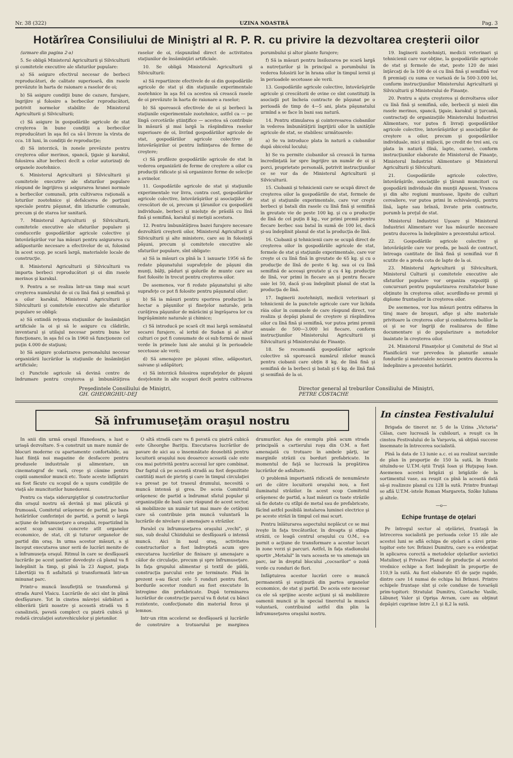Nr. 38 (322) UZINA NOASTRĂ Pag. 3
Hotărîrea Consiliului de Miniştri al R. P. R. cu privire la dezvoltarea creşterii oilor
(urmare din pagina 2-a)
5. Se obligă Ministerul Agriculturii şi Silviculturii şi comitetele executive ale sfaturilor populare:
a) Să asigure efectivul necesar de berbeci reproducători, de calitate superioară, din rasele prevăzute în harta de raionare a raselor de oi;
b) Să asigure condiţii bune de cazare, furajare, îngrijire şi folosire a berbecilor reproducători, potrivit normelor stabilite de Ministerul Agriculturii şi Silviculturii;
c) Să asigure în gospodăriile agricole de stat creşterea în bune condiţii a berbecilor reproducători în aşa fel ca să-i livreze la vîrsta de cca. 18 luni, în condiţii de reproducţie;
d) Să interzică, în zonele prevăzute pentru creşterea oilor merinos, spancă, ţigaie şi karakul, folosirea altor berbeci decît a celor autorizaţi de organele zootehnice.
6. Ministerul Agriculturii şi Silviculturii şi comitetele executive ale sfaturilor populare răspund de îngrijirea şi asigurarea hranei normale a berbecilor comunali, prin cultivarea raţională a loturilor zootehnice şi defalcarea de porţiuni speciale pentru păşunat, din izlazurile comunale, precum şi de starea lor sanitară.
7. Ministerul Agriculturii şi Silviculturii, comitetele executive ale sfaturilor populare şi conducerile gospodăriilor agricole colective şi întovărăşirilor vor lua măsuri pentru asigurarea cu adăposturile necesare a efectivelor de oi, folosind în acest scop, pe scară largă, materialele locale de construcţie.
8. Ministerul Agriculturii şi Silviculturii va importa berbeci reproducători şi oi din rasele merinos şi karakul.
9. Pentru a se realiza într-un timp mai scurt creşterea numărului de oi cu lînă fină şi semifină şi a oilor karakul, Ministerul Agriculturii şi Silviculturii şi comitetele executive ale sfaturilor populare se obligă:
a) Să extindă reţeaua staţiunilor de însămînţări artificiale la oi şi să le asigure cu clădirile, inventarul şi utilajul necesar pentru buna lor funcţionare, în aşa fel ca în 1960 să funcţioneze cel puţin 4.000 de staţiuni;
b) Să asigure şcolarizarea personalului necesar organizării lucrărilor la staţiunile de însămînţări artificiale;
c) Punctele agricole să devină centre de îndrumare pentru creşterea şi îmbunătăţirea raselor de oi, răspunzînd direct de activitatea staţiunilor de însămînţări artificiale.
10. Se obligă Ministerul Agriculturii şi Silviculturii:
a) Să repartizeze efectivele de oi din gospodăriile agricole de stat şi din staţiunile experimentale zootehnice în aşa fel ca acestea să crească rasele de oi prevăzute în harta de raionare a raselor;
b) Să sporească efectivele de oi şi berbeci la staţiunile experimentale zootehnice, astfel ca — pe lîngă cercetările ştiinţifice — acestea să contribuie în măsură şi mai largă la răspîndirea raselor superioare de oi, livrînd gospodăriilor agricole de stat, gospodăriilor agricole colective şi întovărăşirilor oi pentru înfiinţarea de ferme de creştere;
c) Să profileze gospodăriile agricole de stat în vederea organizării de ferme de creştere a oilor cu producţii ridicate şi să organizeze ferme de selecţie a ovinelor.
11. Gospodăriile agricole de stat şi staţiunile experimentale vor livra, contra cost, gospodăriilor agricole colective, întovărăşirilor şi asociaţiilor de crescători de oi, precum şi ţăranilor cu gospodării individuale, berbeci şi mieluţe de prăsilă cu lînă fină şi semifină, karakul şi metişii acestora.
12. Pentru îmbunătăţirea bazei furajere necesare dezvoltării creşterii oilor, Ministerul Agriculturii şi Silviculturii şi alte ministere, care au în folosinţă păşuni, precum şi comitetele executive ale sfaturilor populare, sînt obligate:
a) Să ia măsuri ca pînă la 1 ianuarie 1956 să fie redate păşunatului suprafeţele de păşuni din munţi, bălţi, păduri şi golurile de munte care au fost folosite în trecut pentru creşterea oilor.
De asemenea, vor fi redate păşunatului şi alte suprafeţe ce pot fi folosite pentru păşunatul oilor;
b) Să ia măsuri pentru sporirea producţiei la hectar a păşunilor şi fineţelor naturale, prin curăţirea păşunilor de mărăcini şi îngrăşarea lor cu îngrăşăminte naturale şi chimice;
c) Să introducă pe scară cît mai largă semănatul secarei furajere, al ierbii de Sudan şi al altor culturi ce pot fi consumate de oi sub formă de masă verde în primele luni ale anului şi în perioadele secetoase ale verii;
d) Să amenajeze pe păşuni stîne, adăposturi, saivane şi adăpători;
e) Să interzică folosirea suprafeţelor de păşuni desţelenite în alte scopuri decît pentru cultivarea porumbului şi altor plante furajere;
f) Să ia măsuri pentru însilozarea pe scară largă a nutreţurilor şi în principal a porumbului în vederea folosirii lor în hrana oilor în timpul iernii şi în perioadele secetoase ale verii.
13. Gospodăriile agricole colective, întovărăşirile agricole şi crescătorii de ovine ce sînt constituiţi în asociaţii pot încheia contracte de păşunat pe o perioadă de timp de 4—5 ani, plata păşunatului urmînd a se face în bani sau natură.
14. Pentru stimularea şi cointeresarea ciobanilor în vederea îmbunătăţirii îngrijirii oilor în unităţile agricole de stat, se stabilesc următoarele:
a) Se va introduce plata în natură a ciobanilor după obiceiul locului;
b) Se va permite ciobanilor să crească în turma încredinţată lor spre îngrijire un număr de oi şi porci, proprietate personală, potrivit instrucţiunilor ce se vor da de Ministerul Agriculturii şi Silviculturii.
15. Ciobanii şi tehnicienii care se ocupă direct de creşterea oilor la gospodăriile de stat, fermele de stat şi staţiunile experimentale, care vor creşte berbeci şi batali din rasele cu lînă fină şi semifină în greutate vie de peste 100 kg. şi cu o producţie de lînă de cel puţin 8 kg., vor primi premii pentru fiecare berbec sau batal în sumă de 100 lei, dacă şi-au îndeplinit planul de stat la producţia de lînă.
16. Ciobanii şi tehnicienii care se ocupă direct de creşterea oilor în gospodăriile agricole de stat, fermele de stat şi staţiunile experimentale, care vor creşte oi cu lînă fină în greutate de 65 kg. şi cu o producţie de lînă de peste 6 kg. sau oi cu lînă semifină de aceeaşi greutate şi cu 4 kg. producţie de lînă, vor primi în fiecare an şi pentru fiecare oaie lei 50, dacă şi-au îndeplinit planul de stat la producţia de lînă.
17. Inginerii zootehnişti, medicii veterinari şi tehnicienii de la punctele agricole care vor lichida râia oilor în comunele de care răspund direct, vor realiza şi depăşi planul de creştere şi răspîndirea oilor cu lînă fină şi semifină, vor putea primi premii anuale de 500—3.000 lei fiecare, conform instrucţiunilor Ministerului Agriculturii şi Silviculturii şi Ministerului de Finanţe.
18. Se recomandă gospodăriilor agricole colective să sporească numărul zilelor muncă pentru ciobanii care obţin 8 kg. de lînă fină şi semifină de la berbeci şi batali şi 6 kg. de lînă fină şi semifină de la oi.
19. Inginerii zootehnişti, medicii veterinari şi tehnicienii care vor obţine, la gospodăriile agricole de stat şi fermele de stat, peste 120 de miei înţărcaţi de la 100 de oi cu lînă fină şi semifină vor fi premiaţi cu suma ce variază de la 500-3.000 lei, conform instrucţiunilor Ministerului Agriculturii şi Silviculturii şi Ministerului de Finanţe.
20. Pentru a ajuta creşterea şi dezvoltarea oilor cu lînă fină şi semifină, oile, berbecii şi mieii din rasele merinos, spancă, ţigaie, karakul şi ţurcană, contractaţi de organizaţiile Ministerului Industriei Alimentare, vor putea fi livraţi gospodăriilor agricole colective, întovărăşirilor şi asociaţiilor de creştere a oilor, precum şi gospodăriilor individuale, mici şi mijlocii, pe credit de trei ani, cu plata în natură (lînă, lapte, carne), conform instrucţiunilor elaborate de Ministerul de Finanţe, Ministerul Industriei Alimentare şi Ministerul Agriculturii şi Silviculturii.
21. Gospodăriile agricole colective, întovărăşirile, asociaţiile şi ţăranii muncitori cu gospodării individuale din munţii Apuseni, Vrancea şi din alte regiuni muntoase, lipsite de culturi cerealiere, vor putea primi în echivalenţă, pentru lînă, lapte sau brînză, livrate prin contracte, porumb la preţul de stat.
Ministerul Industriei Uşoare şi Ministerul Industriei Alimentare vor lua măsurile necesare pentru ducerea la îndeplinire a prezentului articol.
22. Gospodăriile agricole colective şi întovărăşirile care vor preda, pe bază de contract, întreaga cantitate de lînă fină şi semifină vor fi scutite de a preda cota de lapte de la oi.
23. Ministerul Agriculturii şi Silviculturii, Ministerul Culturii şi comitetele executive ale sfaturilor populare vor organiza expoziţii şi concursuri pentru popularizarea rezultatelor bune obţinute în creşterea oilor, acordîndu-se premii şi diplome fruntaşilor în creşterea oilor.
De asemenea, vor lua măsuri pentru editarea în tiraj mare de broşuri, afişe şi alte materiale privitoare la creşterea oilor şi combaterea bolilor la oi şi se vor îngriji de realizarea de filme documentare şi de popularizare a metodelor înaintate în creşterea oilor.
24. Ministerul Finanţelor şi Comitetul de Stat al Planificării vor prevedea în planurile anuale fondurile şi materialele necesare pentru ducerea la îndeplinire a prezentei hotărîri.
Preşedintele Consiliului de Miniştri,
GH. GHEORGHIU-DEJ
Director general al treburilor Consiliului de Miniştri,
PETRE COSTACHE
Să înfrumuseţăm oraşul nostru
In anii din urmă oraşul Hunedoara, a luat o uriaşă dezvoltare. S-a construit un mare număr de blocuri moderne cu apartamente confortabile, au luat fiinţă noi magazine de desfacere pentru produsele industriale şi alimentare, un cinematograf de vară, creşe şi cămine pentru copiii oamenilor muncii etc. Toate aceste înfăptuiri au fost făcute cu scopul de a uşura condiţiile de viaţă ale muncitorilor hunedoreni.
Pentru ca viaţa siderurgiştilor şi constructorilor din oraşul nostru să devină şi mai plăcută şi frumoasă, Comitetul orăşenesc de partid, pe baza hotărîrilor conferinţei de partid, a pornit o largă acţiune de înfrumuseţare a oraşului, repartizînd în acest scop sarcini concrete atît organelor economice, de stat, cît şi tuturor organelor de partid din oraş. In urma acestor măsuri, a şi început executarea unor serii de lucrări menite de a înfrumuseţa oraşul. Ritmul în care se desfăşoară lucrările pe acest şantier dovedeşte că planul va fi îndeplinit la timp, şi pînă la 23 August, piaţa Libertăţii va fi asfaltată şi transformată într-un minunat parc.
Printr-o muncă însufleţită se transformă şi strada Aurel Vlaicu. Lucrările de aici sînt în plină desfăşurare. Tot în cinstea măreţei sărbători a eliberării ţării noastre şi această stradă va fi canalizată, pavată complect cu piatră cubică şi redată circulaţiei autovehiculelor şi pietonilor.
O altă stradă care va fi pavată cu piatră cubică este Gheorghe Bariţiu. Executarea lucrărilor de pavare de aici au o însemnătate deosebită pentru locuitorii oraşului nou deoarece această cale este cea mai potrivită pentru accesul lor spre combinat. Dar faptul că pe această stradă au fost depozitate cantităţi mari de pietriş şi care în timpul circulaţiei s-a presat pe tot traseul drumului, necesită o muncă intensă şi grea. De aceia Comitetul orăşenesc de partid a îndrumat sfatul popular şi organizaţiile de bază care răspund de acest sector, să mobilizeze un număr tot mai mare de cetăţeni care să contribuie prin muncă voluntară la lucrările de nivelare şi amenajare a străzilor.
Paralel cu înfrumuseţarea oraşului „vechi", şi sus, sub dealul Chizidului se desfăşoară o intensă muncă. Aici în noul oraş, activitatea constructorilor a fost îndreptată acum spre executarea lucrărilor de finisare şi amenajare a căilor de circulaţie, precum şi spre înfrumuseţare. In faţa grupului alimentar şi textil de pildă, construcţia parcului este pe terminate. Pînă în prezent s-au făcut cele 5 ronduri pentru flori, bordurile acestor ronduri au fost executate în întregime din prefabricate. După terminarea lucrărilor de construcţie parcul va fi dotat cu bănci rezistente, confecţionate din material feros şi lemnos.
Intr-un ritm accelerat se desfăşoară şi lucrările de construire a trotuarului pe marginea drumurilor. Aşa de exemplu pînă acum strada principală a cartierului roşu din O.M. a fost amenajată cu trotuare în ambele părţi, iar marginile străzii cu borduri prefabricate. In momentul de faţă se lucrează la pregătirea lucrărilor de asfaltare.
O problemă importantă ridicată de nenumărate ori de către locuitorii oraşului nou, a fost iluminatul străzilor. In acest scop Comitetul orăşenesc de partid, a luat măsuri ca toate străzile să fie dotate cu stîlpi de metal sau de prefabricate, făcînd astfel posibilă instalarea luminei electrice şi pe aceste străzi în timpul cel mai scurt.
Pentru înlăturarea aspectului neplăcut ce se mai iveşte în faţa trecătorilor, în dreapta şi stînga străzii, ce leagă centrul oraşului cu O.M., s-a pornit o acţiune de transformare a acestor locuri în zone verzi şi parcuri. Astfel, în faţa stadionului sportiv „Metalul" în vara aceasta se va amenaja un parc, iar în dreptul blocului „cocsarilor" o zonă verde cu ronduri de flori.
Infăptuirea acestor lucrări cere o muncă permanentă şi susţinută din partea organelor economice, de stat şi partid. De aceia este necesar ca ele să sprijine aceste acţiuni şi să mobilizeze oamenii muncii şi în special tineretul la muncă voluntară, contribuind astfel din plin la înfrumuseţarea oraşului nostru.
In cinstea Festivalului
Brigada de tineret nr. 5 de la Uzina „Victoria" Călan, care lucrează la cubilouri, a reuşit ca în cinstea Festivalului de la Varşovia, să obţină succese însemnate în întrecerea socialistă.
Pînă la data de 13 iunie a.c. ei au realizat sarcinile de plan în proporţie de 150 la sută, în frunte situîndu-se U.T.M.-iştii Truţă Ioan şi Huţupaş Ioan. Asemenea acestei brigăzi şi brigăzile de la sortimentul vase, au reuşit ca pînă la această dată să-şi realizeze planul cu 128 la sută. Printre fruntaşi se află U.T.M.-istele Roman Margareta, Szőke Iuliana şi altele.
—o—
Echipe fruntaşe de oţelari
Pe întregul sector al oţelăriei, fruntaşă în întrecerea socialistă pe perioada celor 15 zile ale acestei luni se află echipa de oţelari a cărei prim-topitor este tov. Brînzei Dumitru, care s-a evidenţiat în aplicarea corectă a metodelor oţelarilor sovietici Matulineţ şi Privalov. Planul de producţie al acestei vrednice echipe a fost îndeplinit în proporţie de 110,9 la sută. Au fost elaborate 45 de şarje rapide, dintre care 14 numai de echipa lui Brînzei. Printre echipele fruntaşe sînt şi cele conduse de tovarăşii prim-topitori: Stratulat Dumitru, Costache Vasile, Lăbuneţ Valer şi Oprişa Avram, care au obţinut depăşiri cuprinse între 2,1 şi 8,2 la sută.